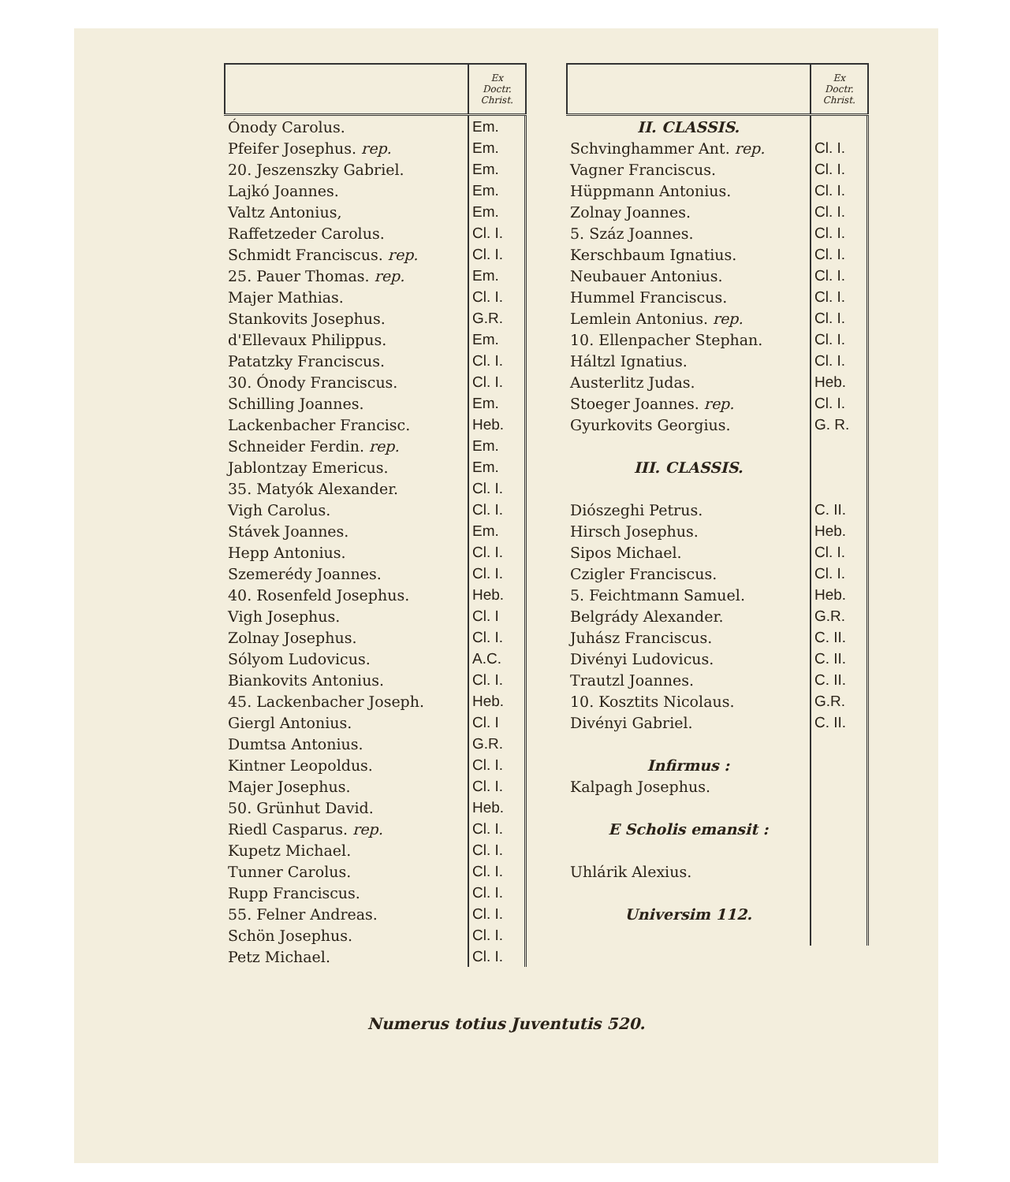| | Ex Doctr. Christ. |
| --- | --- |
| Ónody Carolus. | Em. |
| Pfeifer Josephus. rep. | Em. |
| 20. Jeszenszky Gabriel. | Em. |
| Lajkó Joannes. | Em. |
| Valtz Antonius, | Em. |
| Raffetzeder Carolus. | Cl. I. |
| Schmidt Franciscus. rep. | Cl. I. |
| 25. Pauer Thomas. rep. | Em. |
| Majer Mathias. | Cl. I. |
| Stankovits Josephus. | G.R. |
| d'Ellevaux Philippus. | Em. |
| Patatzky Franciscus. | Cl. I. |
| 30. Ónody Franciscus. | Cl. I. |
| Schilling Joannes. | Em. |
| Lackenbacher Francisc. | Heb. |
| Schneider Ferdin. rep. | Em. |
| Jablontzay Emericus. | Em. |
| 35. Matyók Alexander. | Cl. I. |
| Vigh Carolus. | Cl. I. |
| Stávek Joannes. | Em. |
| Hepp Antonius. | Cl. I. |
| Szemerédy Joannes. | Cl. I. |
| 40. Rosenfeld Josephus. | Heb. |
| Vigh Josephus. | Cl. I |
| Zolnay Josephus. | Cl. I. |
| Sólyom Ludovicus. | A.C. |
| Biankovits Antonius. | Cl. I. |
| 45. Lackenbacher Joseph. | Heb. |
| Giergl Antonius. | Cl. I |
| Dumtsa Antonius. | G.R. |
| Kintner Leopoldus. | Cl. I. |
| Majer Josephus. | Cl. I. |
| 50. Grünhut David. | Heb. |
| Riedl Casparus. rep. | Cl. I. |
| Kupetz Michael. | Cl. I. |
| Tunner Carolus. | Cl. I. |
| Rupp Franciscus. | Cl. I. |
| 55. Felner Andreas. | Cl. I. |
| Schön Josephus. | Cl. I. |
| Petz Michael. | Cl. I. |
| | Ex Doctr. Christ. |
| --- | --- |
| II. CLASSIS. | |
| Schvinghammer Ant. rep. | Cl. I. |
| Vagner Franciscus. | Cl. I. |
| Hüppmann Antonius. | Cl. I. |
| Zolnay Joannes. | Cl. I. |
| 5. Száz Joannes. | Cl. I. |
| Kerschbaum Ignatius. | Cl. I. |
| Neubauer Antonius. | Cl. I. |
| Hummel Franciscus. | Cl. I. |
| Lemlein Antonius. rep. | Cl. I. |
| 10. Ellenpacher Stephan. | Cl. I. |
| Háltzl Ignatius. | Cl. I. |
| Austerlitz Judas. | Heb. |
| Stoeger Joannes. rep. | Cl. I. |
| Gyurkovits Georgius. | G. R. |
| III. CLASSIS. | |
| Diószeghi Petrus. | C. II. |
| Hirsch Josephus. | Heb. |
| Sipos Michael. | Cl. I. |
| Czigler Franciscus. | Cl. I. |
| 5. Feichtmann Samuel. | Heb. |
| Belgrády Alexander. | G.R. |
| Juhász Franciscus. | C. II. |
| Divényi Ludovicus. | C. II. |
| Trautzl Joannes. | C. II. |
| 10. Kosztits Nicolaus. | G.R. |
| Divényi Gabriel. | C. II. |
| Infirmus : | |
| Kalpagh Josephus. | |
| E Scholis emansit : | |
| Uhlárik Alexius. | |
| Universim 112. | |
Numerus totius Juventutis 520.